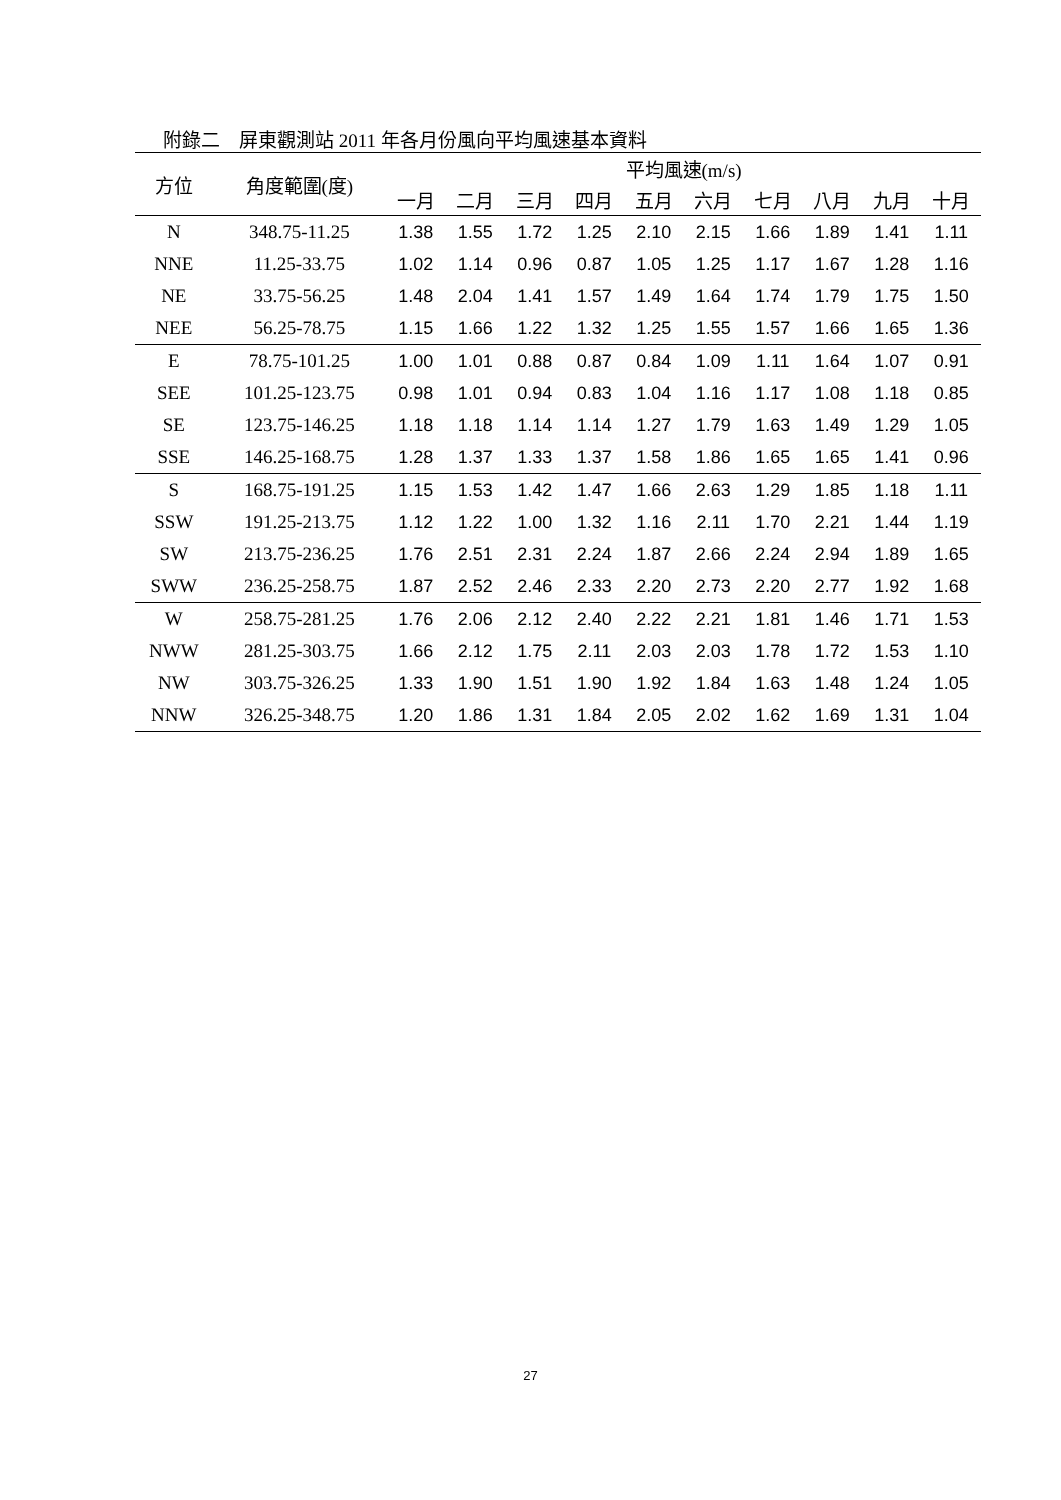附錄二　屏東觀測站 2011 年各月份風向平均風速基本資料
| 方位 | 角度範圍(度) | 平均風速(m/s) | | | | | | | | | |
| --- | --- | --- | --- | --- | --- | --- | --- | --- | --- | --- | --- |
| | | 一月 | 二月 | 三月 | 四月 | 五月 | 六月 | 七月 | 八月 | 九月 | 十月 |
| N | 348.75-11.25 | 1.38 | 1.55 | 1.72 | 1.25 | 2.10 | 2.15 | 1.66 | 1.89 | 1.41 | 1.11 |
| NNE | 11.25-33.75 | 1.02 | 1.14 | 0.96 | 0.87 | 1.05 | 1.25 | 1.17 | 1.67 | 1.28 | 1.16 |
| NE | 33.75-56.25 | 1.48 | 2.04 | 1.41 | 1.57 | 1.49 | 1.64 | 1.74 | 1.79 | 1.75 | 1.50 |
| NEE | 56.25-78.75 | 1.15 | 1.66 | 1.22 | 1.32 | 1.25 | 1.55 | 1.57 | 1.66 | 1.65 | 1.36 |
| E | 78.75-101.25 | 1.00 | 1.01 | 0.88 | 0.87 | 0.84 | 1.09 | 1.11 | 1.64 | 1.07 | 0.91 |
| SEE | 101.25-123.75 | 0.98 | 1.01 | 0.94 | 0.83 | 1.04 | 1.16 | 1.17 | 1.08 | 1.18 | 0.85 |
| SE | 123.75-146.25 | 1.18 | 1.18 | 1.14 | 1.14 | 1.27 | 1.79 | 1.63 | 1.49 | 1.29 | 1.05 |
| SSE | 146.25-168.75 | 1.28 | 1.37 | 1.33 | 1.37 | 1.58 | 1.86 | 1.65 | 1.65 | 1.41 | 0.96 |
| S | 168.75-191.25 | 1.15 | 1.53 | 1.42 | 1.47 | 1.66 | 2.63 | 1.29 | 1.85 | 1.18 | 1.11 |
| SSW | 191.25-213.75 | 1.12 | 1.22 | 1.00 | 1.32 | 1.16 | 2.11 | 1.70 | 2.21 | 1.44 | 1.19 |
| SW | 213.75-236.25 | 1.76 | 2.51 | 2.31 | 2.24 | 1.87 | 2.66 | 2.24 | 2.94 | 1.89 | 1.65 |
| SWW | 236.25-258.75 | 1.87 | 2.52 | 2.46 | 2.33 | 2.20 | 2.73 | 2.20 | 2.77 | 1.92 | 1.68 |
| W | 258.75-281.25 | 1.76 | 2.06 | 2.12 | 2.40 | 2.22 | 2.21 | 1.81 | 1.46 | 1.71 | 1.53 |
| NWW | 281.25-303.75 | 1.66 | 2.12 | 1.75 | 2.11 | 2.03 | 2.03 | 1.78 | 1.72 | 1.53 | 1.10 |
| NW | 303.75-326.25 | 1.33 | 1.90 | 1.51 | 1.90 | 1.92 | 1.84 | 1.63 | 1.48 | 1.24 | 1.05 |
| NNW | 326.25-348.75 | 1.20 | 1.86 | 1.31 | 1.84 | 2.05 | 2.02 | 1.62 | 1.69 | 1.31 | 1.04 |
27